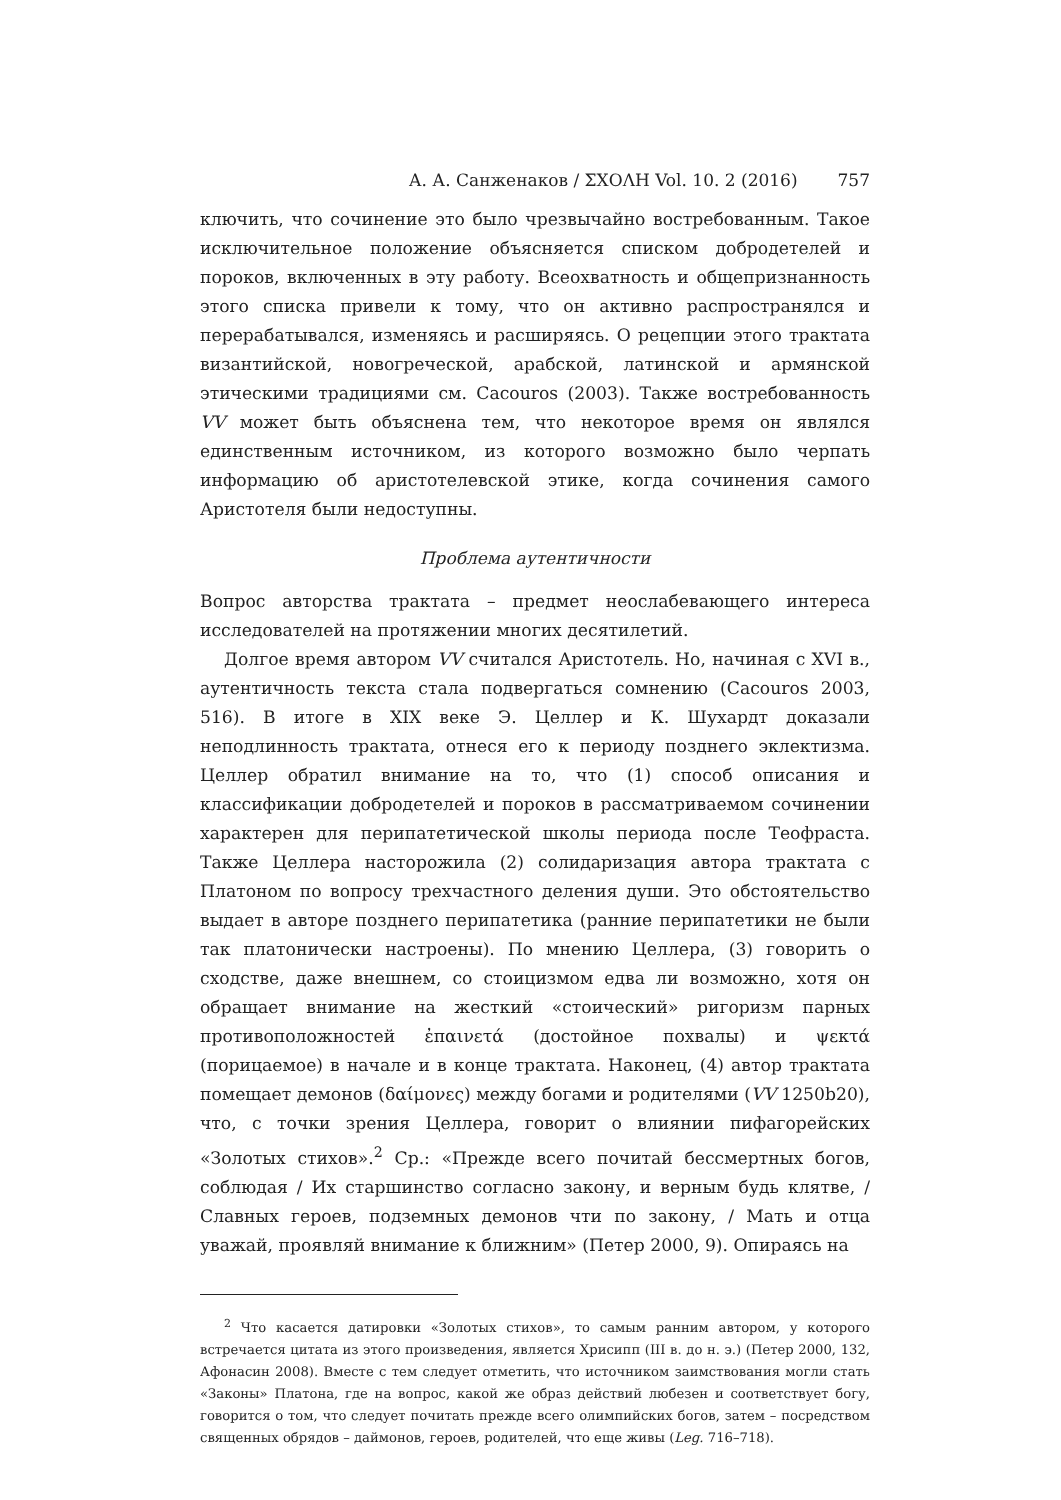А. А. Санженаков / ΣΧΟΛΗ Vol. 10. 2 (2016) 757
ключить, что сочинение это было чрезвычайно востребованным. Такое исключительное положение объясняется списком добродетелей и пороков, включенных в эту работу. Всеохватность и общепризнанность этого списка привели к тому, что он активно распространялся и перерабатывался, изменяясь и расширяясь. О рецепции этого трактата византийской, новогреческой, арабской, латинской и армянской этическими традициями см. Cacouros (2003). Также востребованность VV может быть объяснена тем, что некоторое время он являлся единственным источником, из которого возможно было черпать информацию об аристотелевской этике, когда сочинения самого Аристотеля были недоступны.
Проблема аутентичности
Вопрос авторства трактата – предмет неослабевающего интереса исследователей на протяжении многих десятилетий.
Долгое время автором VV считался Аристотель. Но, начиная с XVI в., аутентичность текста стала подвергаться сомнению (Cacouros 2003, 516). В итоге в XIX веке Э. Целлер и К. Шухардт доказали неподлинность трактата, отнеся его к периоду позднего эклектизма. Целлер обратил внимание на то, что (1) способ описания и классификации добродетелей и пороков в рассматриваемом сочинении характерен для перипатетической школы периода после Теофраста. Также Целлера насторожила (2) солидаризация автора трактата с Платоном по вопросу трехчастного деления души. Это обстоятельство выдает в авторе позднего перипатетика (ранние перипатетики не были так платонически настроены). По мнению Целлера, (3) говорить о сходстве, даже внешнем, со стоицизмом едва ли возможно, хотя он обращает внимание на жесткий «стоический» ригоризм парных противоположностей ἐπαινετά (достойное похвалы) и ψεκτά (порицаемое) в начале и в конце трактата. Наконец, (4) автор трактата помещает демонов (δαίμονες) между богами и родителями (VV 1250b20), что, с точки зрения Целлера, говорит о влиянии пифагорейских «Золотых стихов».<sup>2</sup> Ср.: «Прежде всего почитай бессмертных богов, соблюдая / Их старшинство согласно закону, и верным будь клятве, / Славных героев, подземных демонов чти по закону, / Мать и отца уважай, проявляй внимание к ближним» (Петер 2000, 9). Опираясь на
<sup>2</sup> Что касается датировки «Золотых стихов», то самым ранним автором, у которого встречается цитата из этого произведения, является Хрисипп (III в. до н. э.) (Петер 2000, 132, Афонасин 2008). Вместе с тем следует отметить, что источником заимствования могли стать «Законы» Платона, где на вопрос, какой же образ действий любезен и соответствует богу, говорится о том, что следует почитать прежде всего олимпийских богов, затем – посредством священных обрядов – даймонов, героев, родителей, что еще живы (Leg. 716–718).